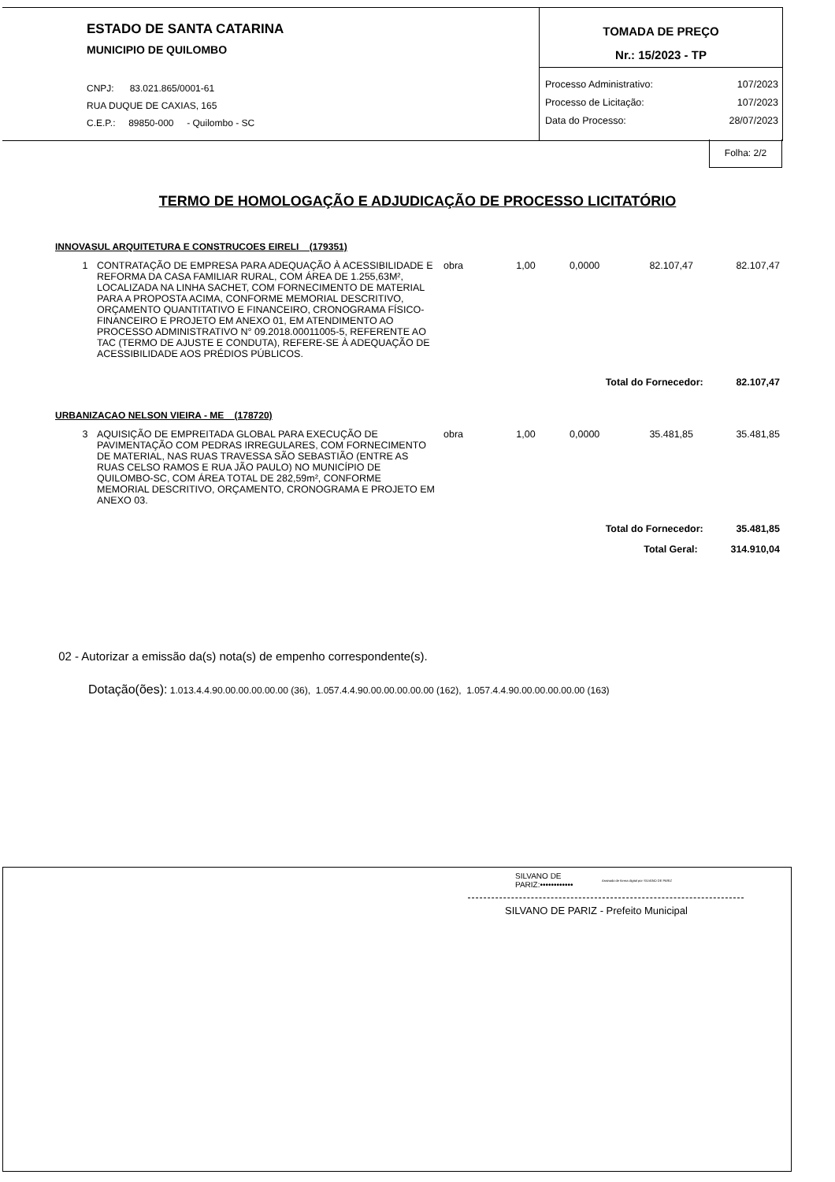ESTADO DE SANTA CATARINA
MUNICIPIO DE QUILOMBO
CNPJ: 83.021.865/0001-61
RUA DUQUE DE CAXIAS, 165
C.E.P.: 89850-000 - Quilombo - SC
TOMADA DE PREÇO
Nr.: 15/2023 - TP
| Processo Administrativo: | 107/2023 |
| Processo de Licitação: | 107/2023 |
| Data do Processo: | 28/07/2023 |
Folha: 2/2
TERMO DE HOMOLOGAÇÃO E ADJUDICAÇÃO DE PROCESSO LICITATÓRIO
INNOVASUL ARQUITETURA E CONSTRUCOES EIRELI (179351)
| 1 | CONTRATAÇÃO DE EMPRESA PARA ADEQUAÇÃO À ACESSIBILIDADE E REFORMA DA CASA FAMILIAR RURAL, COM ÁREA DE 1.255,63M², LOCALIZADA NA LINHA SACHET, COM FORNECIMENTO DE MATERIAL PARA A PROPOSTA ACIMA, CONFORME MEMORIAL DESCRITIVO, ORÇAMENTO QUANTITATIVO E FINANCEIRO, CRONOGRAMA FÍSICO-FINANCEIRO E PROJETO EM ANEXO 01, EM ATENDIMENTO AO PROCESSO ADMINISTRATIVO N° 09.2018.00011005-5, REFERENTE AO TAC (TERMO DE AJUSTE E CONDUTA), REFERE-SE À ADEQUAÇÃO DE ACESSIBILIDADE AOS PRÉDIOS PÚBLICOS. | obra | 1,00 | 0,0000 | 82.107,47 | 82.107,47 |
| Total do Fornecedor: 82.107,47 | | | | | | |
URBANIZACAO NELSON VIEIRA - ME (178720)
| 3 | AQUISIÇÃO DE EMPREITADA GLOBAL PARA EXECUÇÃO DE PAVIMENTAÇÃO COM PEDRAS IRREGULARES, COM FORNECIMENTO DE MATERIAL, NAS RUAS TRAVESSA SÃO SEBASTIÃO (ENTRE AS RUAS CELSO RAMOS E RUA JÃO PAULO) NO MUNICÍPIO DE QUILOMBO-SC, COM ÁREA TOTAL DE 282,59m², CONFORME MEMORIAL DESCRITIVO, ORÇAMENTO, CRONOGRAMA E PROJETO EM ANEXO 03. | obra | 1,00 | 0,0000 | 35.481,85 | 35.481,85 |
| Total do Fornecedor: 35.481,85 | | | | | | |
| Total Geral: 314.910,04 | | | | | | |
02 - Autorizar a emissão da(s) nota(s) de empenho correspondente(s).
Dotação(ões): 1.013.4.4.90.00.00.00.00.00 (36), 1.057.4.4.90.00.00.00.00.00 (162), 1.057.4.4.90.00.00.00.00.00 (163)
SILVANO DE
PARIZ:••••••••••••
Assinado de forma digital por SILVANO DE PARIZ
SILVANO DE PARIZ - Prefeito Municipal